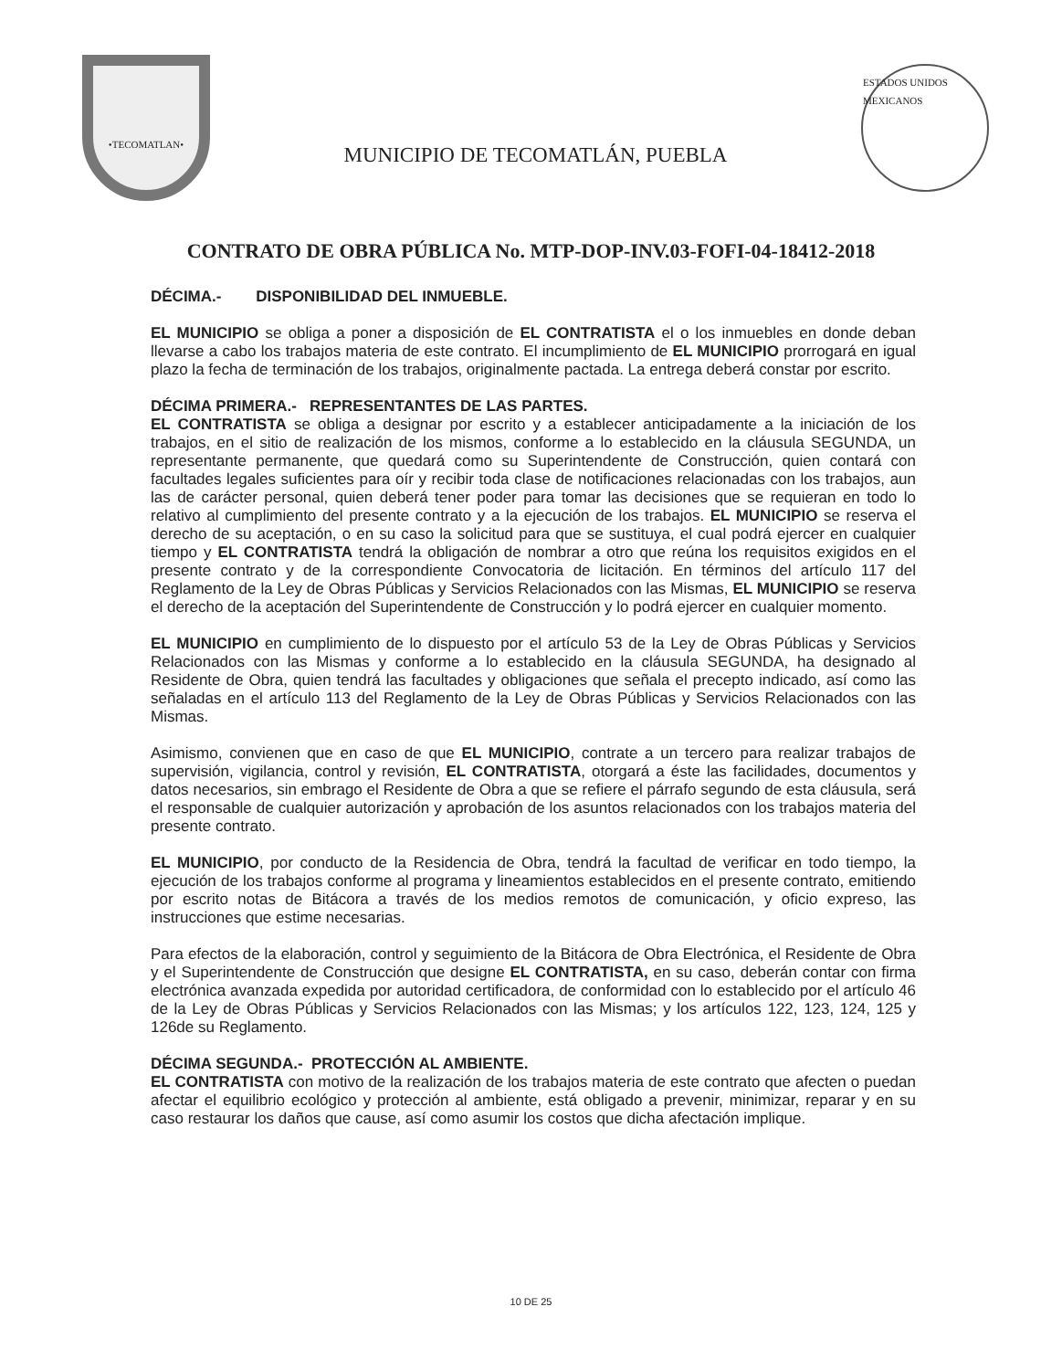•TECOMATLAN•
MUNICIPIO DE TECOMATLÁN, PUEBLA
ESTADOS UNIDOS MEXICANOS
CONTRATO DE OBRA PÚBLICA No. MTP-DOP-INV.03-FOFI-04-18412-2018
DÉCIMA.- DISPONIBILIDAD DEL INMUEBLE.
EL MUNICIPIO se obliga a poner a disposición de EL CONTRATISTA el o los inmuebles en donde deban llevarse a cabo los trabajos materia de este contrato. El incumplimiento de EL MUNICIPIO prorrogará en igual plazo la fecha de terminación de los trabajos, originalmente pactada. La entrega deberá constar por escrito.
DÉCIMA PRIMERA.- REPRESENTANTES DE LAS PARTES.
EL CONTRATISTA se obliga a designar por escrito y a establecer anticipadamente a la iniciación de los trabajos, en el sitio de realización de los mismos, conforme a lo establecido en la cláusula SEGUNDA, un representante permanente, que quedará como su Superintendente de Construcción, quien contará con facultades legales suficientes para oír y recibir toda clase de notificaciones relacionadas con los trabajos, aun las de carácter personal, quien deberá tener poder para tomar las decisiones que se requieran en todo lo relativo al cumplimiento del presente contrato y a la ejecución de los trabajos. EL MUNICIPIO se reserva el derecho de su aceptación, o en su caso la solicitud para que se sustituya, el cual podrá ejercer en cualquier tiempo y EL CONTRATISTA tendrá la obligación de nombrar a otro que reúna los requisitos exigidos en el presente contrato y de la correspondiente Convocatoria de licitación. En términos del artículo 117 del Reglamento de la Ley de Obras Públicas y Servicios Relacionados con las Mismas, EL MUNICIPIO se reserva el derecho de la aceptación del Superintendente de Construcción y lo podrá ejercer en cualquier momento.
EL MUNICIPIO en cumplimiento de lo dispuesto por el artículo 53 de la Ley de Obras Públicas y Servicios Relacionados con las Mismas y conforme a lo establecido en la cláusula SEGUNDA, ha designado al Residente de Obra, quien tendrá las facultades y obligaciones que señala el precepto indicado, así como las señaladas en el artículo 113 del Reglamento de la Ley de Obras Públicas y Servicios Relacionados con las Mismas.
Asimismo, convienen que en caso de que EL MUNICIPIO, contrate a un tercero para realizar trabajos de supervisión, vigilancia, control y revisión, EL CONTRATISTA, otorgará a éste las facilidades, documentos y datos necesarios, sin embrago el Residente de Obra a que se refiere el párrafo segundo de esta cláusula, será el responsable de cualquier autorización y aprobación de los asuntos relacionados con los trabajos materia del presente contrato.
EL MUNICIPIO, por conducto de la Residencia de Obra, tendrá la facultad de verificar en todo tiempo, la ejecución de los trabajos conforme al programa y lineamientos establecidos en el presente contrato, emitiendo por escrito notas de Bitácora a través de los medios remotos de comunicación, y oficio expreso, las instrucciones que estime necesarias.
Para efectos de la elaboración, control y seguimiento de la Bitácora de Obra Electrónica, el Residente de Obra y el Superintendente de Construcción que designe EL CONTRATISTA, en su caso, deberán contar con firma electrónica avanzada expedida por autoridad certificadora, de conformidad con lo establecido por el artículo 46 de la Ley de Obras Públicas y Servicios Relacionados con las Mismas; y los artículos 122, 123, 124, 125 y 126de su Reglamento.
DÉCIMA SEGUNDA.- PROTECCIÓN AL AMBIENTE.
EL CONTRATISTA con motivo de la realización de los trabajos materia de este contrato que afecten o puedan afectar el equilibrio ecológico y protección al ambiente, está obligado a prevenir, minimizar, reparar y en su caso restaurar los daños que cause, así como asumir los costos que dicha afectación implique.
10 DE 25